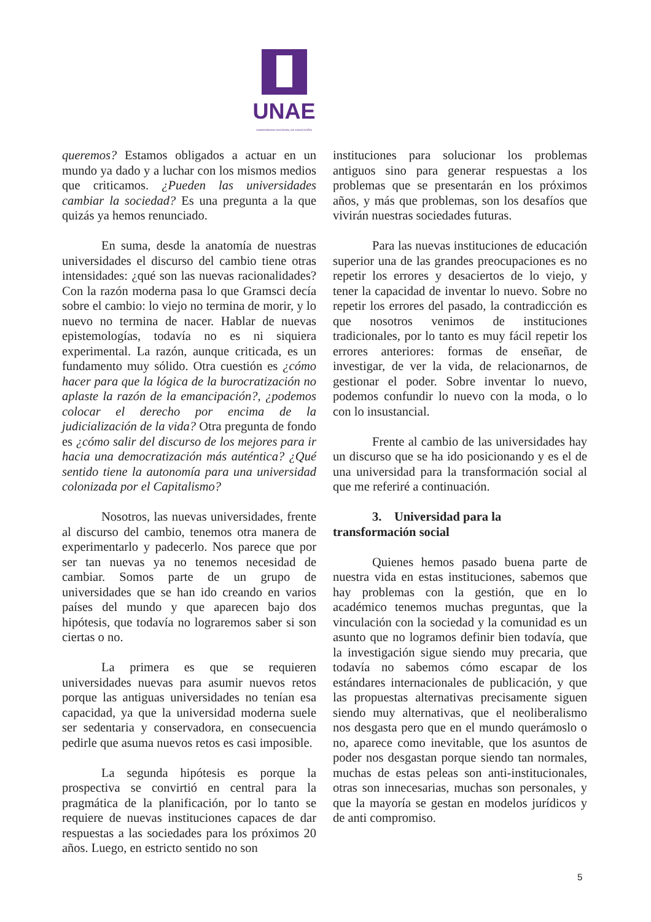UNAE
UNIVERSIDAD NACIONAL DE EDUCACIÓN
queremos? Estamos obligados a actuar en un mundo ya dado y a luchar con los mismos medios que criticamos. ¿Pueden las universidades cambiar la sociedad? Es una pregunta a la que quizás ya hemos renunciado.
En suma, desde la anatomía de nuestras universidades el discurso del cambio tiene otras intensidades: ¿qué son las nuevas racionalidades? Con la razón moderna pasa lo que Gramsci decía sobre el cambio: lo viejo no termina de morir, y lo nuevo no termina de nacer. Hablar de nuevas epistemologías, todavía no es ni siquiera experimental. La razón, aunque criticada, es un fundamento muy sólido. Otra cuestión es ¿cómo hacer para que la lógica de la burocratización no aplaste la razón de la emancipación?, ¿podemos colocar el derecho por encima de la judicialización de la vida? Otra pregunta de fondo es ¿cómo salir del discurso de los mejores para ir hacia una democratización más auténtica? ¿Qué sentido tiene la autonomía para una universidad colonizada por el Capitalismo?
Nosotros, las nuevas universidades, frente al discurso del cambio, tenemos otra manera de experimentarlo y padecerlo. Nos parece que por ser tan nuevas ya no tenemos necesidad de cambiar. Somos parte de un grupo de universidades que se han ido creando en varios países del mundo y que aparecen bajo dos hipótesis, que todavía no lograremos saber si son ciertas o no.
La primera es que se requieren universidades nuevas para asumir nuevos retos porque las antiguas universidades no tenían esa capacidad, ya que la universidad moderna suele ser sedentaria y conservadora, en consecuencia pedirle que asuma nuevos retos es casi imposible.
La segunda hipótesis es porque la prospectiva se convirtió en central para la pragmática de la planificación, por lo tanto se requiere de nuevas instituciones capaces de dar respuestas a las sociedades para los próximos 20 años. Luego, en estricto sentido no son
instituciones para solucionar los problemas antiguos sino para generar respuestas a los problemas que se presentarán en los próximos años, y más que problemas, son los desafíos que vivirán nuestras sociedades futuras.
Para las nuevas instituciones de educación superior una de las grandes preocupaciones es no repetir los errores y desaciertos de lo viejo, y tener la capacidad de inventar lo nuevo. Sobre no repetir los errores del pasado, la contradicción es que nosotros venimos de instituciones tradicionales, por lo tanto es muy fácil repetir los errores anteriores: formas de enseñar, de investigar, de ver la vida, de relacionarnos, de gestionar el poder. Sobre inventar lo nuevo, podemos confundir lo nuevo con la moda, o lo con lo insustancial.
Frente al cambio de las universidades hay un discurso que se ha ido posicionando y es el de una universidad para la transformación social al que me referiré a continuación.
3. Universidad para la transformación social
Quienes hemos pasado buena parte de nuestra vida en estas instituciones, sabemos que hay problemas con la gestión, que en lo académico tenemos muchas preguntas, que la vinculación con la sociedad y la comunidad es un asunto que no logramos definir bien todavía, que la investigación sigue siendo muy precaria, que todavía no sabemos cómo escapar de los estándares internacionales de publicación, y que las propuestas alternativas precisamente siguen siendo muy alternativas, que el neoliberalismo nos desgasta pero que en el mundo querámoslo o no, aparece como inevitable, que los asuntos de poder nos desgastan porque siendo tan normales, muchas de estas peleas son anti-institucionales, otras son innecesarias, muchas son personales, y que la mayoría se gestan en modelos jurídicos y de anti compromiso.
5